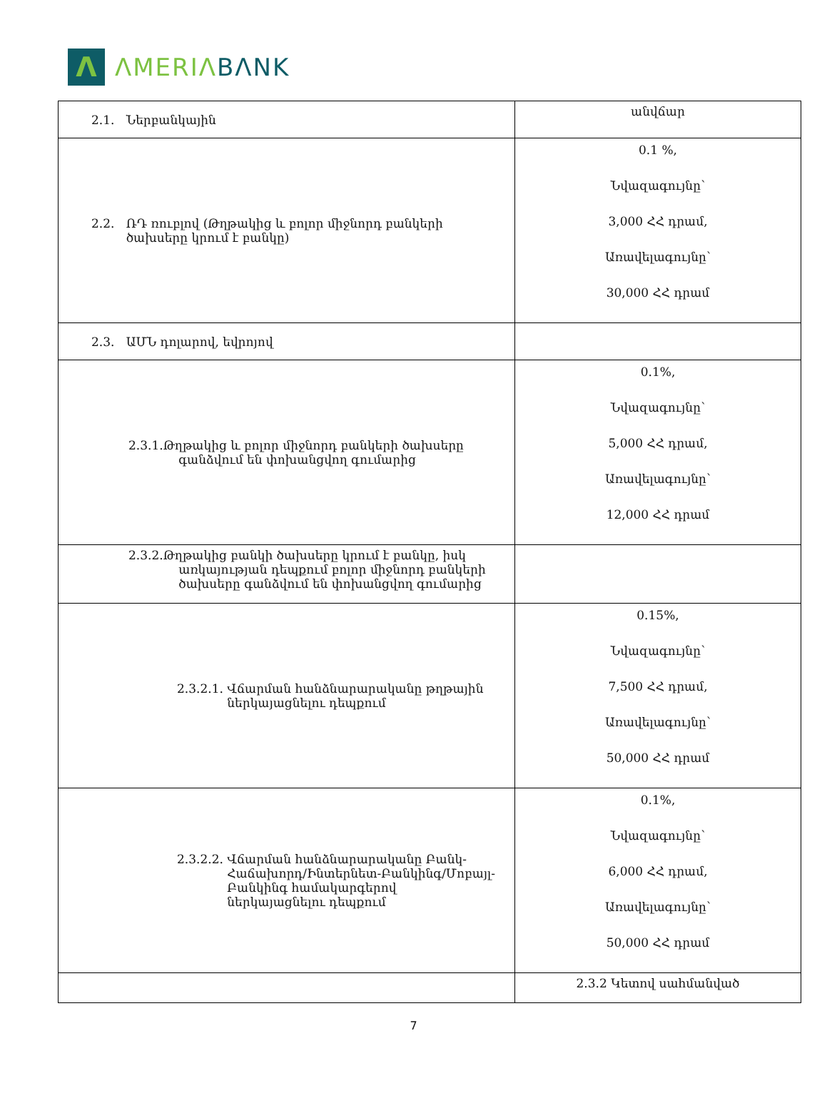Λ
ΛMERIΛ BΛNK
| 2.1. Ներբանկային | անվճար |
| 2.2. ՌԴ ռուբլով (Թղթակից և բոլոր միջնորդ բանկերի ծախսերը կրում է բանկը) | 0.1 %, Նվազագույնը՝ 3,000 ՀՀ դրամ, Առավելագույնը՝ 30,000 ՀՀ դրամ |
| 2.3. ԱՄՆ դոլարով, եվրոյով | |
| 2.3.1.Թղթակից և բոլոր միջնորդ բանկերի ծախսերը գանձվում են փոխանցվող գումարից | 0.1%, Նվազագույնը՝ 5,000 ՀՀ դրամ, Առավելագույնը՝ 12,000 ՀՀ դրամ |
| 2.3.2.Թղթակից բանկի ծախսերը կրում է բանկը, իսկ առկայության դեպքում բոլոր միջնորդ բանկերի ծախսերը գանձվում են փոխանցվող գումարից | |
| 2.3.2.1. Վճարման հանձնարարականը թղթային ներկայացնելու դեպքում | 0.15%, Նվազագույնը՝ 7,500 ՀՀ դրամ, Առավելագույնը՝ 50,000 ՀՀ դրամ |
| 2.3.2.2. Վճարման հանձնարարականը Բանկ- Հաճախորդ/Ինտերնետ-Բանկինգ/Մոբայլ- Բանկինգ համակարգերով ներկայացնելու դեպքում | 0.1%, Նվազագույնը՝ 6,000 ՀՀ դրամ, Առավելագույնը՝ 50,000 ՀՀ դրամ |
| | 2.3.2 Կետով սահմանված |
7